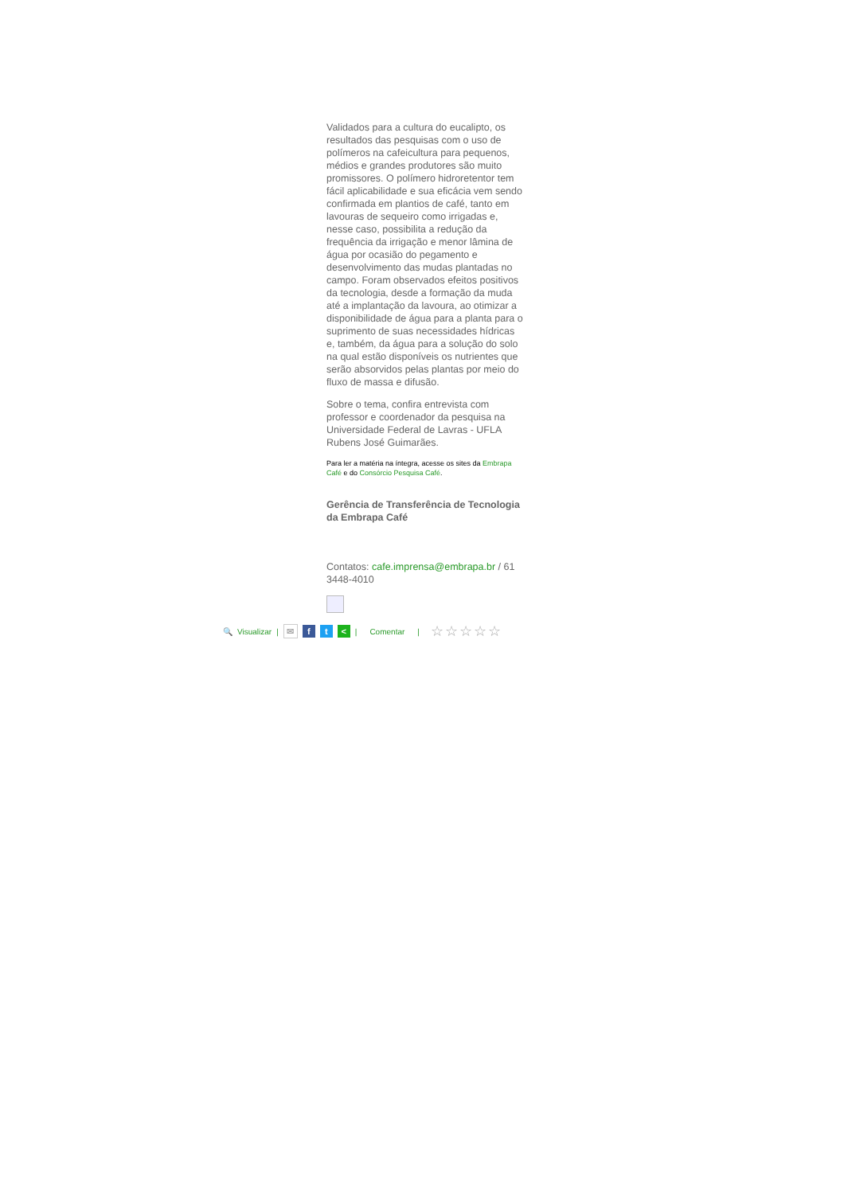Validados para a cultura do eucalipto, os resultados das pesquisas com o uso de polímeros na cafeicultura para pequenos, médios e grandes produtores são muito promissores. O polímero hidroretentor tem fácil aplicabilidade e sua eficácia vem sendo confirmada em plantios de café, tanto em lavouras de sequeiro como irrigadas e, nesse caso, possibilita a redução da frequência da irrigação e menor lâmina de água por ocasião do pegamento e desenvolvimento das mudas plantadas no campo. Foram observados efeitos positivos da tecnologia, desde a formação da muda até a implantação da lavoura, ao otimizar a disponibilidade de água para a planta para o suprimento de suas necessidades hídricas e, também, da água para a solução do solo na qual estão disponíveis os nutrientes que serão absorvidos pelas plantas por meio do fluxo de massa e difusão.
Sobre o tema, confira entrevista com professor e coordenador da pesquisa na Universidade Federal de Lavras - UFLA Rubens José Guimarães.
Para ler a matéria na íntegra, acesse os sites da Embrapa Café e do Consórcio Pesquisa Café.
Gerência de Transferência de Tecnologia da Embrapa Café
Contatos: cafe.imprensa@embrapa.br / 61 3448-4010
🔍 Visualizar | ✉ f t < | Comentar | ☆☆☆☆☆